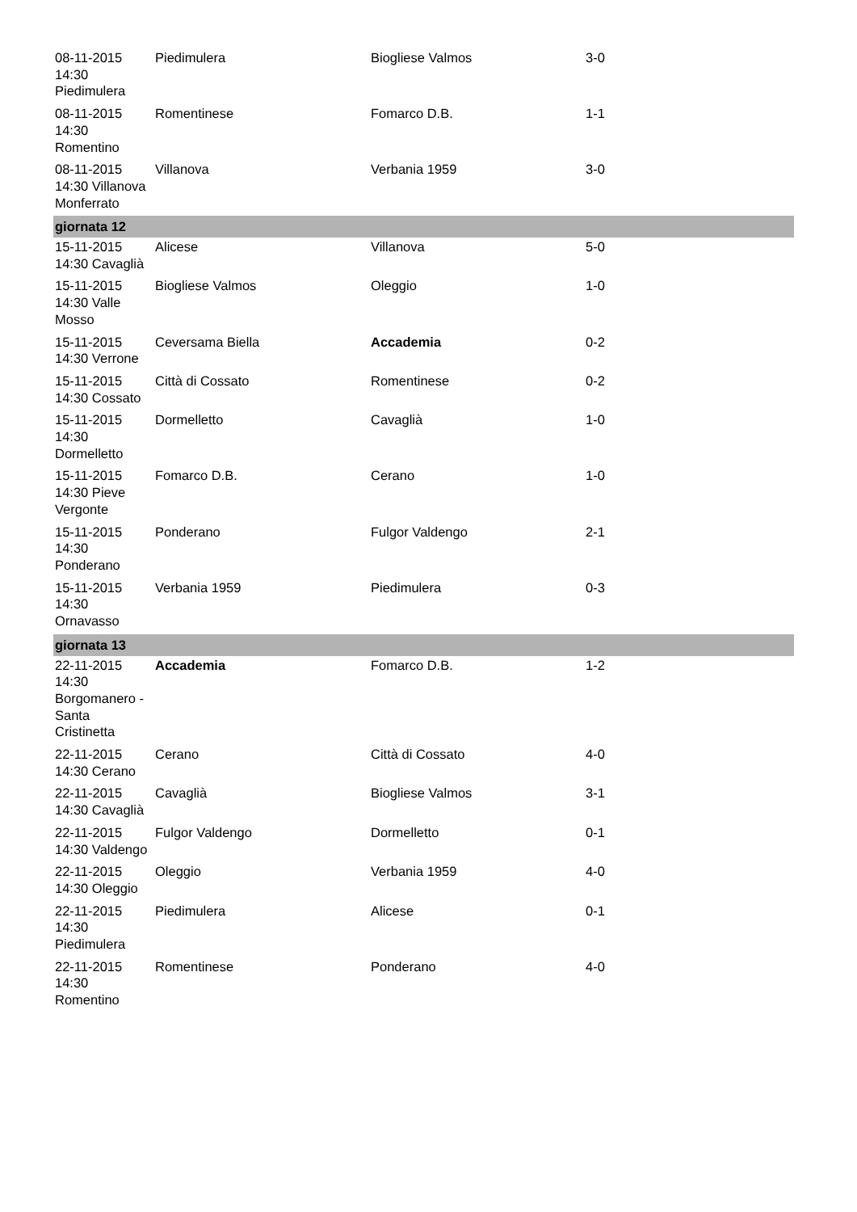| 08-11-2015 14:30 Piedimulera | Piedimulera | Biogliese Valmos | 3-0 |
| 08-11-2015 14:30 Romentino | Romentinese | Fomarco D.B. | 1-1 |
| 08-11-2015 14:30 Villanova Monferrato | Villanova | Verbania 1959 | 3-0 |
| giornata 12 | | | |
| 15-11-2015 14:30 Cavaglià | Alicese | Villanova | 5-0 |
| 15-11-2015 14:30 Valle Mosso | Biogliese Valmos | Oleggio | 1-0 |
| 15-11-2015 14:30 Verrone | Ceversama Biella | Accademia | 0-2 |
| 15-11-2015 14:30 Cossato | Città di Cossato | Romentinese | 0-2 |
| 15-11-2015 14:30 Dormelletto | Dormelletto | Cavaglià | 1-0 |
| 15-11-2015 14:30 Pieve Vergonte | Fomarco D.B. | Cerano | 1-0 |
| 15-11-2015 14:30 Ponderano | Ponderano | Fulgor Valdengo | 2-1 |
| 15-11-2015 14:30 Ornavasso | Verbania 1959 | Piedimulera | 0-3 |
| giornata 13 | | | |
| 22-11-2015 14:30 Borgomanero - Santa Cristinetta | Accademia | Fomarco D.B. | 1-2 |
| 22-11-2015 14:30 Cerano | Cerano | Città di Cossato | 4-0 |
| 22-11-2015 14:30 Cavaglià | Cavaglià | Biogliese Valmos | 3-1 |
| 22-11-2015 14:30 Valdengo | Fulgor Valdengo | Dormelletto | 0-1 |
| 22-11-2015 14:30 Oleggio | Oleggio | Verbania 1959 | 4-0 |
| 22-11-2015 14:30 Piedimulera | Piedimulera | Alicese | 0-1 |
| 22-11-2015 14:30 Romentino | Romentinese | Ponderano | 4-0 |